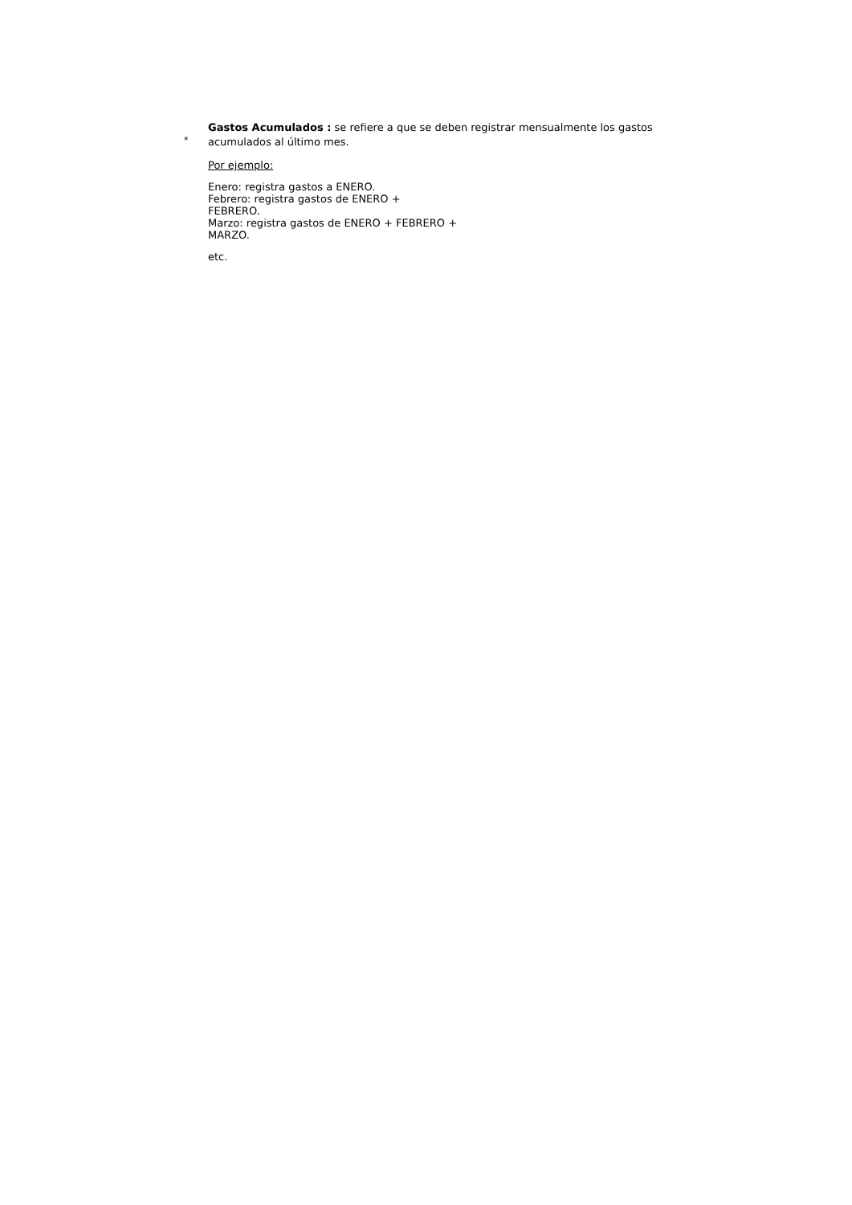*
Gastos Acumulados : se refiere a que se deben registrar mensualmente los gastos acumulados al último mes.
Por ejemplo:
Enero: registra gastos a ENERO.
Febrero: registra gastos de ENERO +
FEBRERO.
Marzo: registra gastos de ENERO + FEBRERO +
MARZO.
etc.